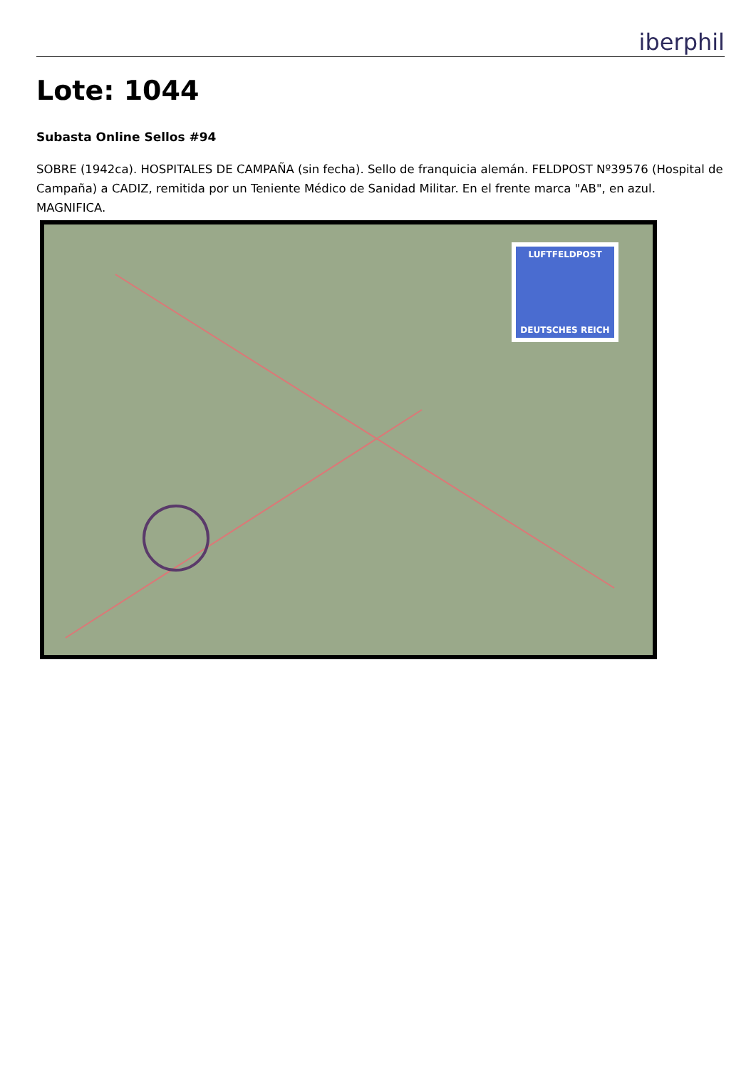iberphil
Lote: 1044
Subasta Online Sellos #94
SOBRE (1942ca). HOSPITALES DE CAMPAÑA (sin fecha). Sello de franquicia alemán. FELDPOST Nº39576 (Hospital de Campaña) a CADIZ, remitida por un Teniente Médico de Sanidad Militar. En el frente marca "AB", en azul. MAGNIFICA.
LUFTFELDPOST
DEUTSCHES REICH